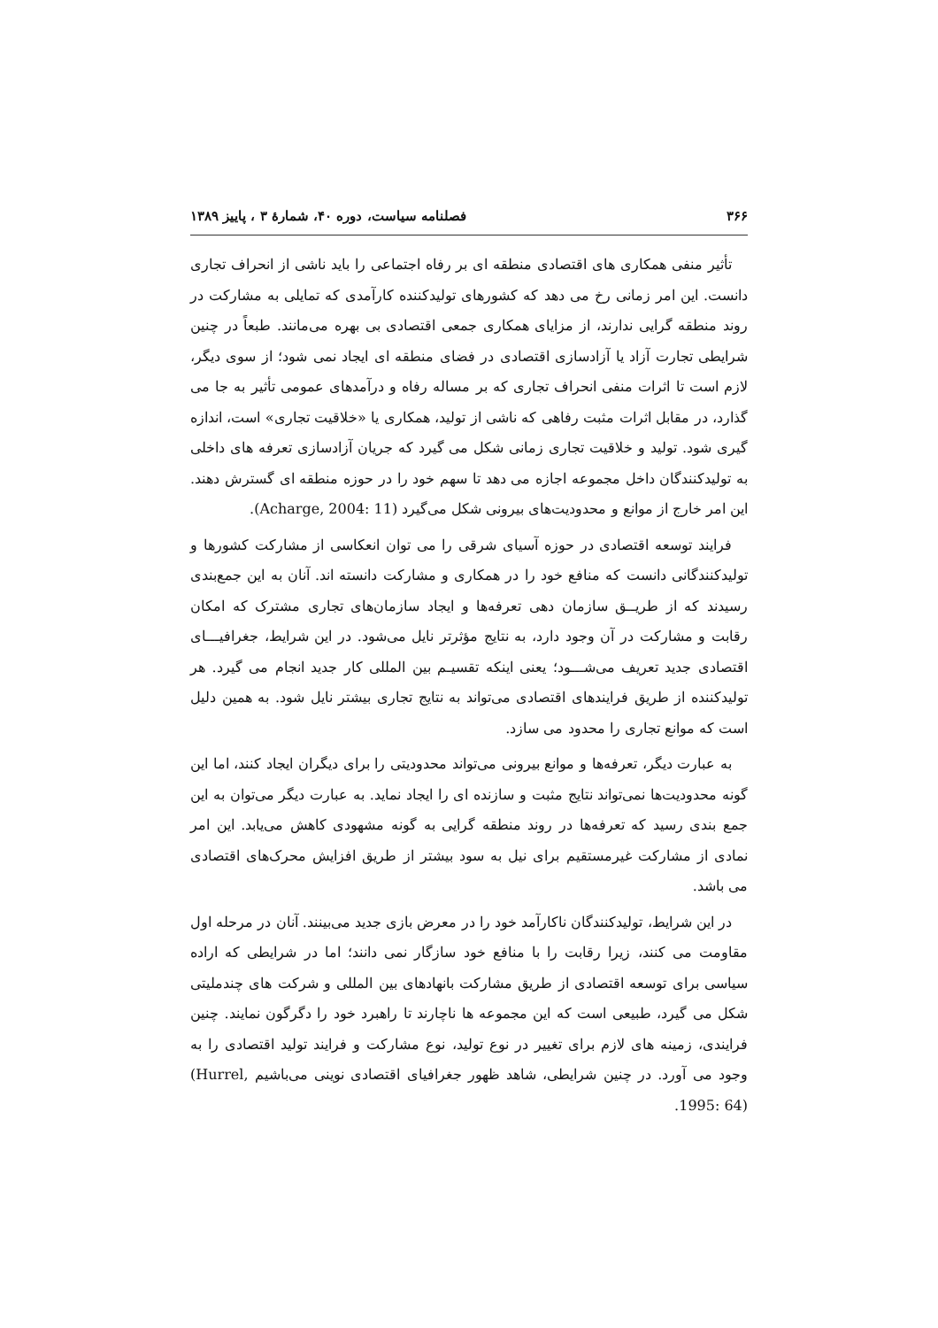۳۶۶ فصلنامه سیاست، دوره ۴۰، شمارهٔ ۳ ، پاییز ۱۳۸۹
تأثیر منفی همکاری های اقتصادی منطقه ای بر رفاه اجتماعی را باید ناشی از انحراف تجاری دانست. این امر زمانی رخ می دهد که کشورهای تولیدکننده کارآمدی که تمایلی به مشارکت در روند منطقه گرایی ندارند، از مزایای همکاری جمعی اقتصادی بی بهره می‌مانند. طبعاً در چنین شرایطی تجارت آزاد یا آزادسازی اقتصادی در فضای منطقه ای ایجاد نمی شود؛ از سوی دیگر، لازم است تا اثرات منفی انحراف تجاری که بر مساله رفاه و درآمدهای عمومی تأثیر به جا می گذارد، در مقابل اثرات مثبت رفاهی که ناشی از تولید، همکاری یا «خلاقیت تجاری» است، اندازه گیری شود. تولید و خلاقیت تجاری زمانی شکل می گیرد که جریان آزادسازی تعرفه های داخلی به تولیدکنندگان داخل مجموعه اجازه می دهد تا سهم خود را در حوزه منطقه ای گسترش دهند. این امر خارج از موانع و محدودیت‌های بیرونی شکل می‌گیرد (Acharge, 2004: 11).
فرایند توسعه اقتصادی در حوزه آسیای شرقی را می توان انعکاسی از مشارکت کشورها و تولیدکنندگانی دانست که منافع خود را در همکاری و مشارکت دانسته اند. آنان به این جمع‌بندی رسیدند که از طریــق سازمان دهی تعرفه‌ها و ایجاد سازمان‌های تجاری مشترک که امکان رقابت و مشارکت در آن وجود دارد، به نتایج مؤثرتر نایل می‌شود. در این شرایط، جغرافیـــای اقتصادی جدید تعریف می‌شـــود؛ یعنی اینکه تقسیـم بین المللی کار جدید انجام می گیرد. هر تولیدکننده از طریق فرایندهای اقتصادی می‌تواند به نتایج تجاری بیشتر نایل شود. به همین دلیل است که موانع تجاری را محدود می سازد.
به عبارت دیگر، تعرفه‌ها و موانع بیرونی می‌تواند محدودیتی را برای دیگران ایجاد کنند، اما این گونه محدودیت‌ها نمی‌تواند نتایج مثبت و سازنده ای را ایجاد نماید. به عبارت دیگر می‌توان به این جمع بندی رسید که تعرفه‌ها در روند منطقه گرایی به گونه مشهودی کاهش می‌یابد. این امر نمادی از مشارکت غیرمستقیم برای نیل به سود بیشتر از طریق افزایش محرک‌های اقتصادی می باشد.
در این شرایط، تولیدکنندگان ناکارآمد خود را در معرض بازی جدید می‌بینند. آنان در مرحله اول مقاومت می کنند، زیرا رقابت را با منافع خود سازگار نمی دانند؛ اما در شرایطی که اراده سیاسی برای توسعه اقتصادی از طریق مشارکت بانهادهای بین المللی و شرکت های چندملیتی شکل می گیرد، طبیعی است که این مجموعه ها ناچارند تا راهبرد خود را دگرگون نمایند. چنین فرایندی، زمینه های لازم برای تغییر در نوع تولید، نوع مشارکت و فرایند تولید اقتصادی را به وجود می آورد. در چنین شرایطی، شاهد ظهور جغرافیای اقتصادی نوینی می‌باشیم (Hurrel, 1995: 64).